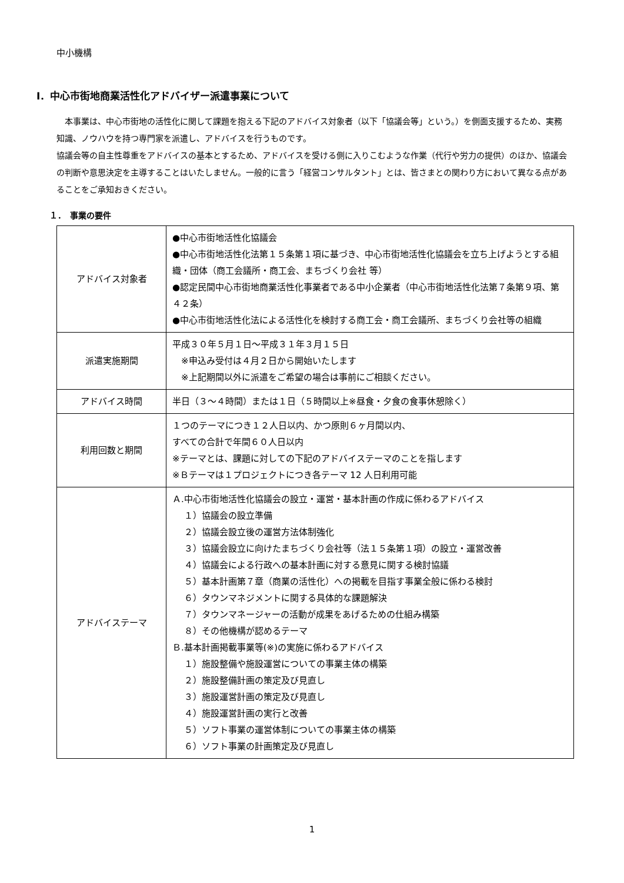中小機構
Ⅰ．中心市街地商業活性化アドバイザー派遣事業について
　本事業は、中心市街地の活性化に関して課題を抱える下記のアドバイス対象者（以下「協議会等」という。）を側面支援するため、実務知識、ノウハウを持つ専門家を派遣し、アドバイスを行うものです。
協議会等の自主性尊重をアドバイスの基本とするため、アドバイスを受ける側に入りこむような作業（代行や労力の提供）のほか、協議会の判断や意思決定を主導することはいたしません。一般的に言う「経営コンサルタント」とは、皆さまとの関わり方において異なる点があることをご承知おきください。
１．　事業の要件
| アドバイス対象者 | ●中心市街地活性化協議会 ●中心市街地活性化法第１５条第１項に基づき、中心市街地活性化協議会を立ち上げようとする組織・団体（商工会議所・商工会、まちづくり会社 等） ●認定民間中心市街地商業活性化事業者である中小企業者（中心市街地活性化法第７条第９項、第４２条） ●中心市街地活性化法による活性化を検討する商工会・商工会議所、まちづくり会社等の組織 |
| 派遣実施期間 | 平成３０年５月１日～平成３１年３月１５日 ※申込み受付は４月２日から開始いたします ※上記期間以外に派遣をご希望の場合は事前にご相談ください。 |
| アドバイス時間 | 半日（３～４時間）または１日（５時間以上※昼食・夕食の食事休憩除く） |
| 利用回数と期間 | １つのテーマにつき１２人日以内、かつ原則６ヶ月間以内、 すべての合計で年間６０人日以内 ※テーマとは、課題に対しての下記のアドバイステーマのことを指します ※Ｂテーマは１プロジェクトにつき各テーマ 12 人日利用可能 |
| アドバイステーマ | Ａ.中心市街地活性化協議会の設立・運営・基本計画の作成に係わるアドバイス １）協議会の設立準備 ２）協議会設立後の運営方法体制強化 ３）協議会設立に向けたまちづくり会社等（法１５条第１項）の設立・運営改善 ４）協議会による行政への基本計画に対する意見に関する検討協議 ５）基本計画第７章（商業の活性化）への掲載を目指す事業全般に係わる検討 ６）タウンマネジメントに関する具体的な課題解決 ７）タウンマネージャーの活動が成果をあげるための仕組み構築 ８）その他機構が認めるテーマ Ｂ.基本計画掲載事業等(※)の実施に係わるアドバイス １）施設整備や施設運営についての事業主体の構築 ２）施設整備計画の策定及び見直し ３）施設運営計画の策定及び見直し ４）施設運営計画の実行と改善 ５）ソフト事業の運営体制についての事業主体の構築 ６）ソフト事業の計画策定及び見直し |
1